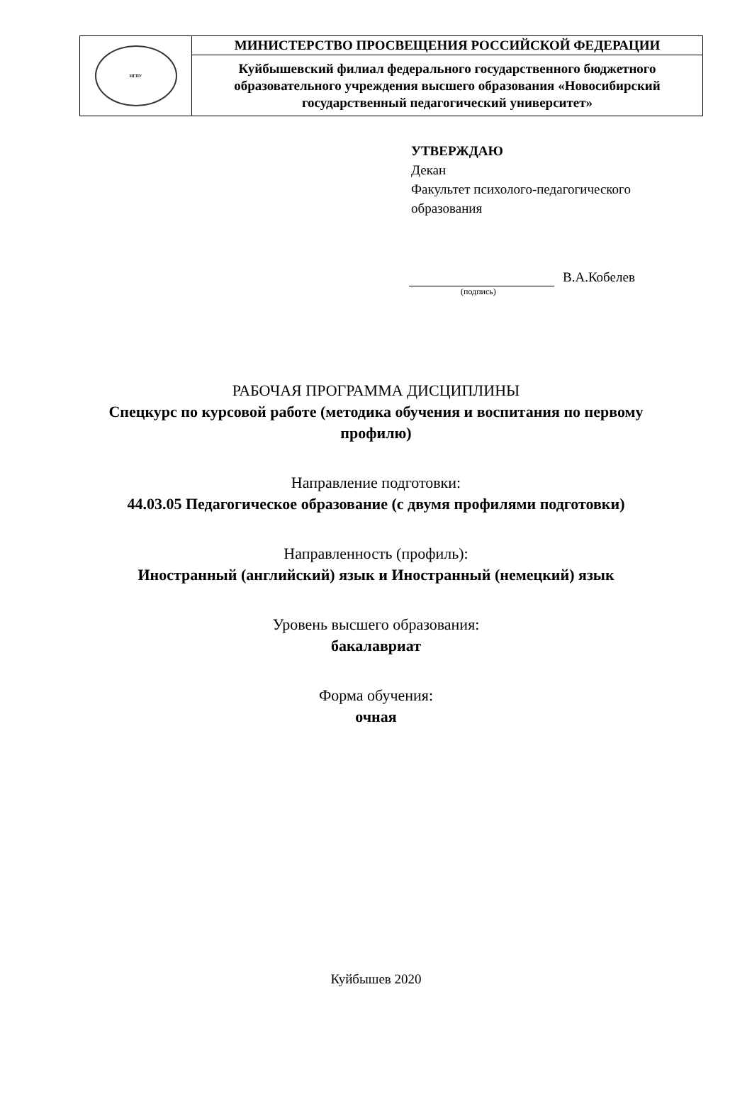| НГПУ | МИНИСТЕРСТВО ПРОСВЕЩЕНИЯ РОССИЙСКОЙ ФЕДЕРАЦИИ |
| | Куйбышевский филиал федерального государственного бюджетного образовательного учреждения высшего образования «Новосибирский государственный педагогический университет» |
УТВЕРЖДАЮ
Декан
Факультет психолого-педагогического
образования
В.А.Кобелев
(подпись)
РАБОЧАЯ ПРОГРАММА ДИСЦИПЛИНЫ
Спецкурс по курсовой работе (методика обучения и воспитания по первому
профилю)
Направление подготовки:
44.03.05 Педагогическое образование (с двумя профилями подготовки)
Направленность (профиль):
Иностранный (английский) язык и Иностранный (немецкий) язык
Уровень высшего образования:
бакалавриат
Форма обучения:
очная
Куйбышев 2020